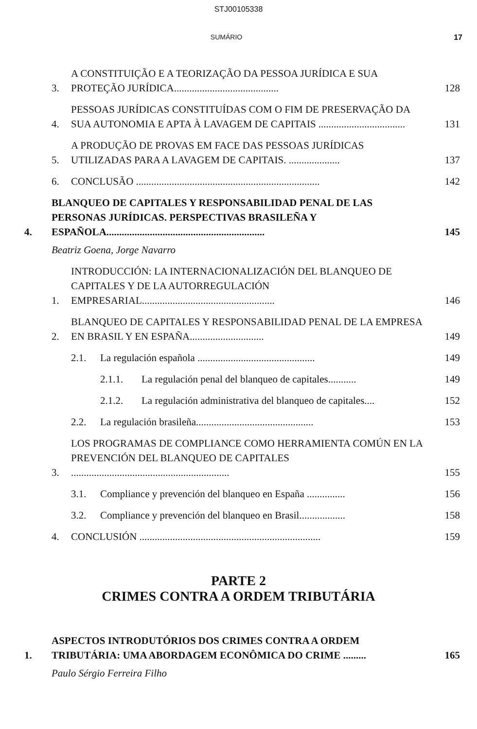STJ00105338
SUMÁRIO 17
3. A CONSTITUIÇÃO E A TEORIZAÇÃO DA PESSOA JURÍDICA E SUA PROTEÇÃO JURÍDICA......................................... 128
4. PESSOAS JURÍDICAS CONSTITUÍDAS COM O FIM DE PRESERVAÇÃO DA SUA AUTONOMIA E APTA À LAVAGEM DE CAPITAIS .................................. 131
5. A PRODUÇÃO DE PROVAS EM FACE DAS PESSOAS JURÍDICAS UTILIZADAS PARA A LAVAGEM DE CAPITAIS. .................... 137
6. CONCLUSÃO ........................................................................ 142
4. BLANQUEO DE CAPITALES Y RESPONSABILIDAD PENAL DE LAS PERSONAS JURÍDICAS. PERSPECTIVAS BRASILEÑA Y ESPAÑOLA.............................................................. 145
Beatriz Goena, Jorge Navarro
1. INTRODUCCIÓN: LA INTERNACIONALIZACIÓN DEL BLANQUEO DE CAPITALES Y DE LA AUTORREGULACIÓN EMPRESARIAL.................................................... 146
2. BLANQUEO DE CAPITALES Y RESPONSABILIDAD PENAL DE LA EMPRESA EN BRASIL Y EN ESPAÑA............................. 149
2.1. La regulación española .............................................. 149
2.1.1. La regulación penal del blanqueo de capitales........... 149
2.1.2. La regulación administrativa del blanqueo de capitales.... 152
2.2. La regulación brasileña.............................................. 153
3. LOS PROGRAMAS DE COMPLIANCE COMO HERRAMIENTA COMÚN EN LA PREVENCIÓN DEL BLANQUEO DE CAPITALES .............................................................. 155
3.1. Compliance y prevención del blanqueo en España ............... 156
3.2. Compliance y prevención del blanqueo en Brasil.................. 158
4. CONCLUSIÓN ....................................................................... 159
PARTE 2
CRIMES CONTRA A ORDEM TRIBUTÁRIA
1. ASPECTOS INTRODUTÓRIOS DOS CRIMES CONTRA A ORDEM TRIBUTÁRIA: UMA ABORDAGEM ECONÔMICA DO CRIME ......... 165
Paulo Sérgio Ferreira Filho